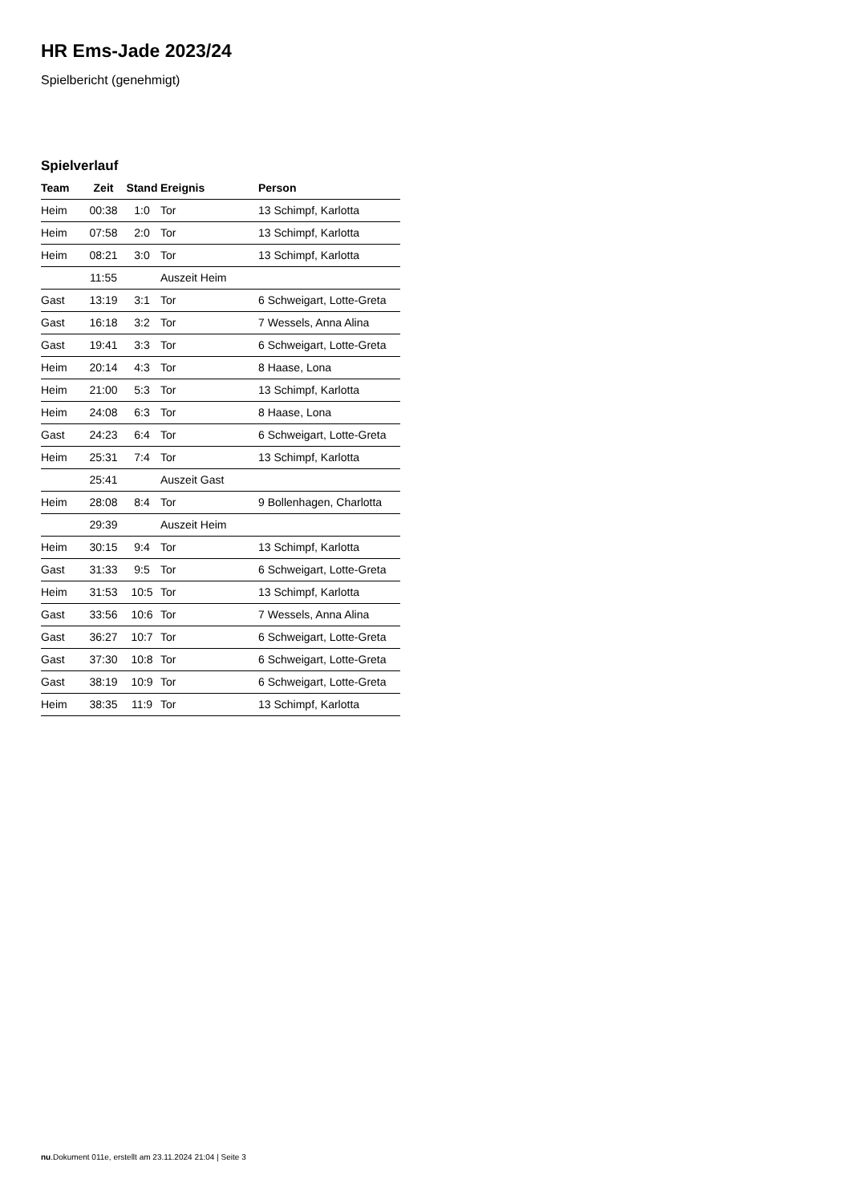HR Ems-Jade 2023/24
Spielbericht (genehmigt)
Spielverlauf
| Team | Zeit | Stand | Ereignis | Person |
| --- | --- | --- | --- | --- |
| Heim | 00:38 | 1:0 | Tor | 13 Schimpf, Karlotta |
| Heim | 07:58 | 2:0 | Tor | 13 Schimpf, Karlotta |
| Heim | 08:21 | 3:0 | Tor | 13 Schimpf, Karlotta |
| | 11:55 | | Auszeit Heim | |
| Gast | 13:19 | 3:1 | Tor | 6 Schweigart, Lotte-Greta |
| Gast | 16:18 | 3:2 | Tor | 7 Wessels, Anna Alina |
| Gast | 19:41 | 3:3 | Tor | 6 Schweigart, Lotte-Greta |
| Heim | 20:14 | 4:3 | Tor | 8 Haase, Lona |
| Heim | 21:00 | 5:3 | Tor | 13 Schimpf, Karlotta |
| Heim | 24:08 | 6:3 | Tor | 8 Haase, Lona |
| Gast | 24:23 | 6:4 | Tor | 6 Schweigart, Lotte-Greta |
| Heim | 25:31 | 7:4 | Tor | 13 Schimpf, Karlotta |
| | 25:41 | | Auszeit Gast | |
| Heim | 28:08 | 8:4 | Tor | 9 Bollenhagen, Charlotta |
| | 29:39 | | Auszeit Heim | |
| Heim | 30:15 | 9:4 | Tor | 13 Schimpf, Karlotta |
| Gast | 31:33 | 9:5 | Tor | 6 Schweigart, Lotte-Greta |
| Heim | 31:53 | 10:5 | Tor | 13 Schimpf, Karlotta |
| Gast | 33:56 | 10:6 | Tor | 7 Wessels, Anna Alina |
| Gast | 36:27 | 10:7 | Tor | 6 Schweigart, Lotte-Greta |
| Gast | 37:30 | 10:8 | Tor | 6 Schweigart, Lotte-Greta |
| Gast | 38:19 | 10:9 | Tor | 6 Schweigart, Lotte-Greta |
| Heim | 38:35 | 11:9 | Tor | 13 Schimpf, Karlotta |
nu.Dokument 011e, erstellt am 23.11.2024 21:04 | Seite 3